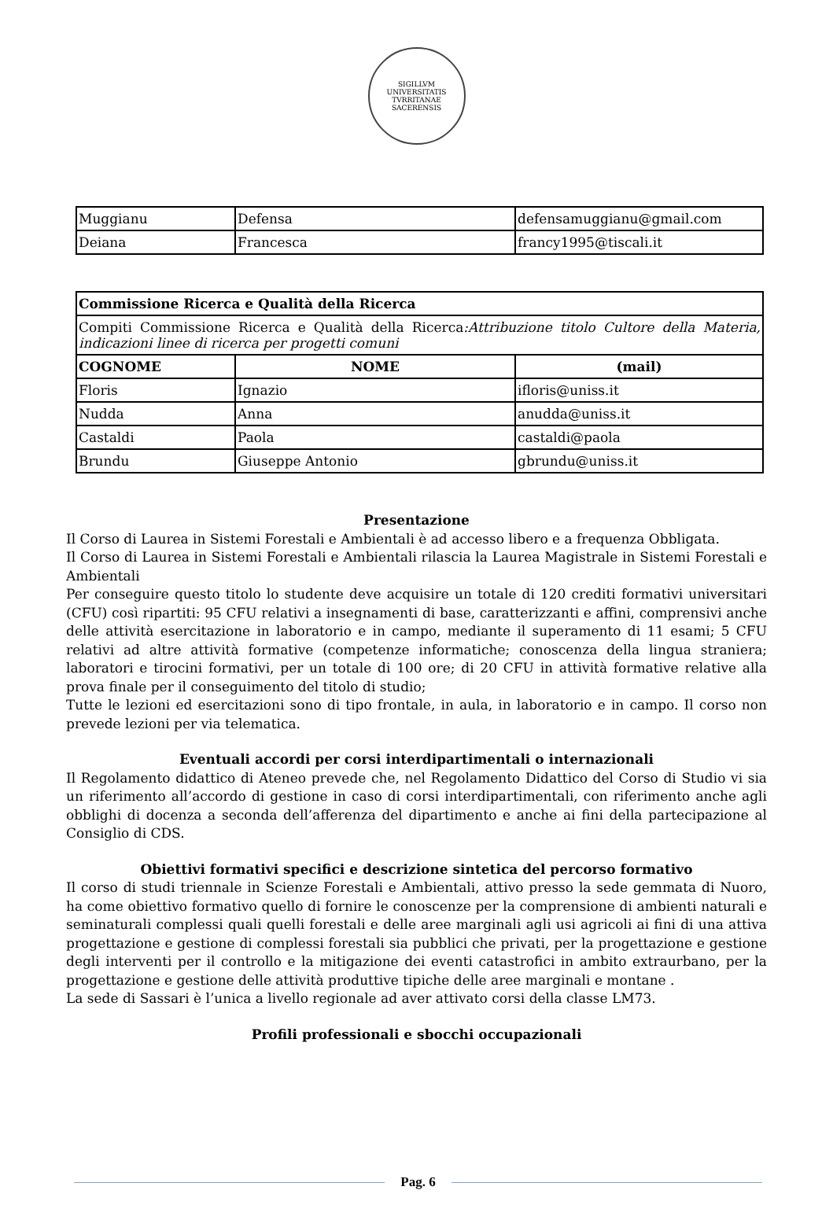SIGILLVM UNIVERSITATIS TVRRITANAE SACERENSIS
| Muggianu | Defensa | defensamuggianu@gmail.com |
| Deiana | Francesca | francy1995@tiscali.it |
| Commissione Ricerca e Qualità della Ricerca | | |
| Compiti Commissione Ricerca e Qualità della Ricerca :Attribuzione titolo Cultore della Materia, indicazioni linee di ricerca per progetti comuni | | |
| COGNOME | NOME | (mail) |
| Floris | Ignazio | ifloris@uniss.it |
| Nudda | Anna | anudda@uniss.it |
| Castaldi | Paola | castaldi@paola |
| Brundu | Giuseppe Antonio | gbrundu@uniss.it |
Presentazione
Il Corso di Laurea in Sistemi Forestali e Ambientali è ad accesso libero e a frequenza Obbligata.
Il Corso di Laurea in Sistemi Forestali e Ambientali rilascia la Laurea Magistrale in Sistemi Forestali e Ambientali
Per conseguire questo titolo lo studente deve acquisire un totale di 120 crediti formativi universitari (CFU) così ripartiti: 95 CFU relativi a insegnamenti di base, caratterizzanti e affini, comprensivi anche delle attività esercitazione in laboratorio e in campo, mediante il superamento di 11 esami; 5 CFU relativi ad altre attività formative (competenze informatiche; conoscenza della lingua straniera; laboratori e tirocini formativi, per un totale di 100 ore; di 20 CFU in attività formative relative alla prova finale per il conseguimento del titolo di studio;
Tutte le lezioni ed esercitazioni sono di tipo frontale, in aula, in laboratorio e in campo. Il corso non prevede lezioni per via telematica.
Eventuali accordi per corsi interdipartimentali o internazionali
Il Regolamento didattico di Ateneo prevede che, nel Regolamento Didattico del Corso di Studio vi sia un riferimento all’accordo di gestione in caso di corsi interdipartimentali, con riferimento anche agli obblighi di docenza a seconda dell’afferenza del dipartimento e anche ai fini della partecipazione al Consiglio di CDS.
Obiettivi formativi specifici e descrizione sintetica del percorso formativo
Il corso di studi triennale in Scienze Forestali e Ambientali, attivo presso la sede gemmata di Nuoro, ha come obiettivo formativo quello di fornire le conoscenze per la comprensione di ambienti naturali e seminaturali complessi quali quelli forestali e delle aree marginali agli usi agricoli ai fini di una attiva progettazione e gestione di complessi forestali sia pubblici che privati, per la progettazione e gestione degli interventi per il controllo e la mitigazione dei eventi catastrofici in ambito extraurbano, per la progettazione e gestione delle attività produttive tipiche delle aree marginali e montane .
La sede di Sassari è l’unica a livello regionale ad aver attivato corsi della classe LM73.
Profili professionali e sbocchi occupazionali
Pag. 6